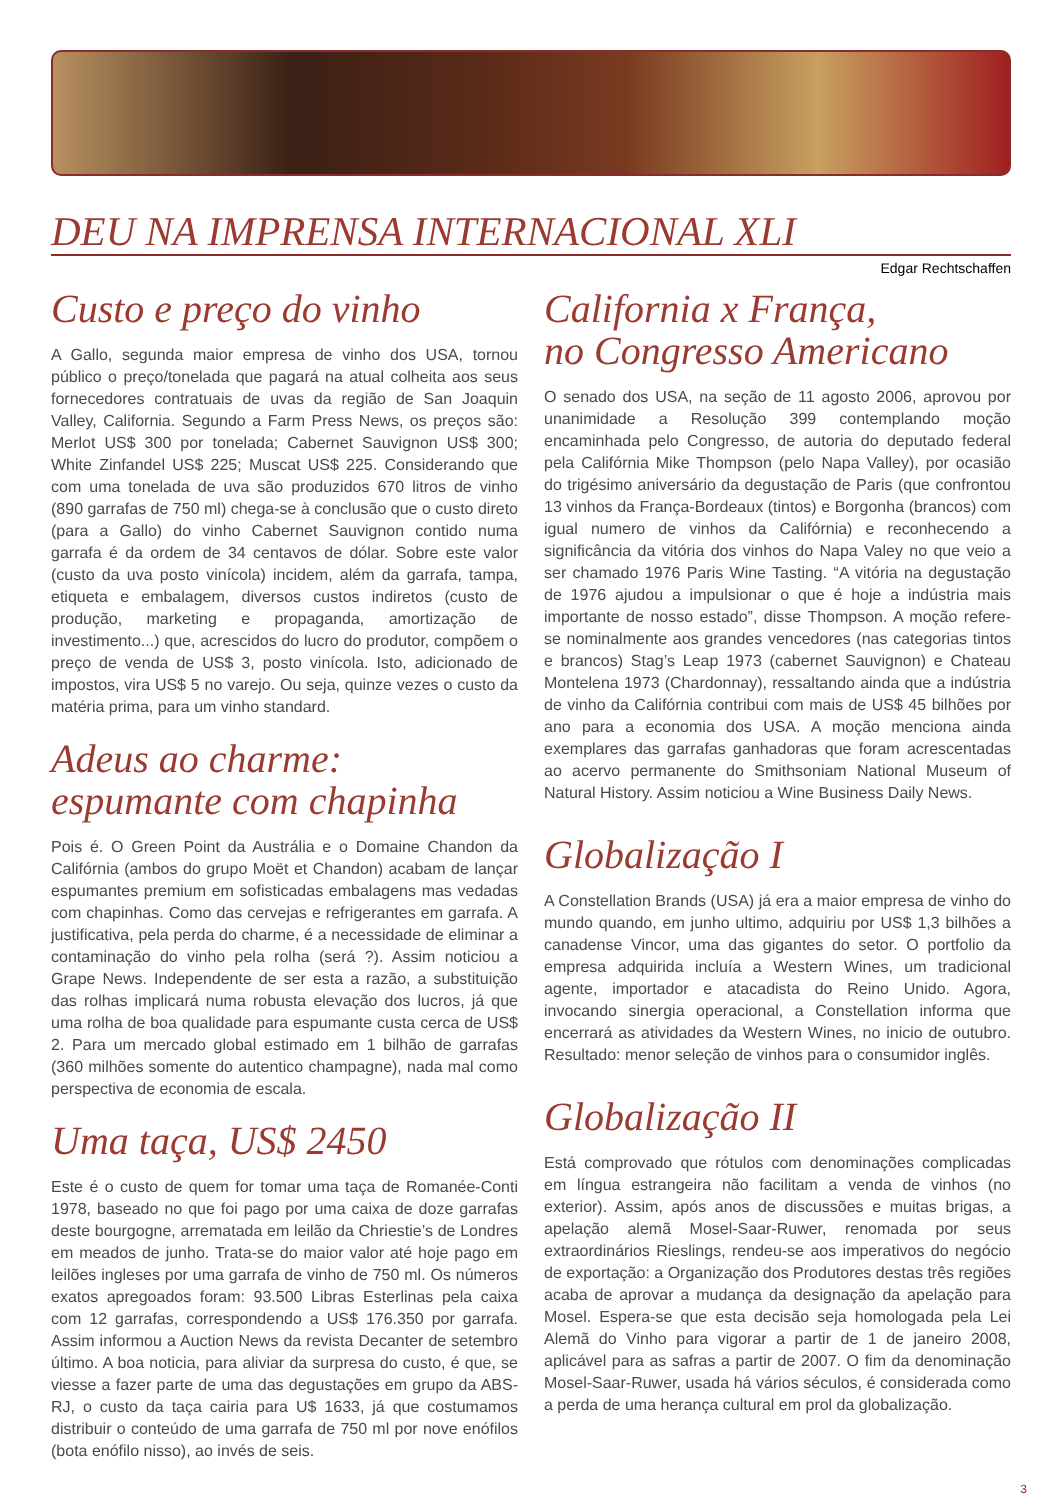DEU NA IMPRENSA INTERNACIONAL XLI
Edgar Rechtschaffen
Custo e preço do vinho
A Gallo, segunda maior empresa de vinho dos USA, tornou público o preço/tonelada que pagará na atual colheita aos seus fornecedores contratuais de uvas da região de San Joaquin Valley, California. Segundo a Farm Press News, os preços são: Merlot US$ 300 por tonelada; Cabernet Sauvignon US$ 300; White Zinfandel US$ 225; Muscat US$ 225. Considerando que com uma tonelada de uva são produzidos 670 litros de vinho (890 garrafas de 750 ml) chega-se à conclusão que o custo direto (para a Gallo) do vinho Cabernet Sauvignon contido numa garrafa é da ordem de 34 centavos de dólar. Sobre este valor (custo da uva posto vinícola) incidem, além da garrafa, tampa, etiqueta e embalagem, diversos custos indiretos (custo de produção, marketing e propaganda, amortização de investimento...) que, acrescidos do lucro do produtor, compõem o preço de venda de US$ 3, posto vinícola. Isto, adicionado de impostos, vira US$ 5 no varejo. Ou seja, quinze vezes o custo da matéria prima, para um vinho standard.
Adeus ao charme:
espumante com chapinha
Pois é. O Green Point da Austrália e o Domaine Chandon da Califórnia (ambos do grupo Moët et Chandon) acabam de lançar espumantes premium em sofisticadas embalagens mas vedadas com chapinhas. Como das cervejas e refrigerantes em garrafa. A justificativa, pela perda do charme, é a necessidade de eliminar a contaminação do vinho pela rolha (será ?). Assim noticiou a Grape News. Independente de ser esta a razão, a substituição das rolhas implicará numa robusta elevação dos lucros, já que uma rolha de boa qualidade para espumante custa cerca de US$ 2. Para um mercado global estimado em 1 bilhão de garrafas (360 milhões somente do autentico champagne), nada mal como perspectiva de economia de escala.
Uma taça, US$ 2450
Este é o custo de quem for tomar uma taça de Romanée-Conti 1978, baseado no que foi pago por uma caixa de doze garrafas deste bourgogne, arrematada em leilão da Chriestie’s de Londres em meados de junho. Trata-se do maior valor até hoje pago em leilões ingleses por uma garrafa de vinho de 750 ml. Os números exatos apregoados foram: 93.500 Libras Esterlinas pela caixa com 12 garrafas, correspondendo a US$ 176.350 por garrafa. Assim informou a Auction News da revista Decanter de setembro último. A boa noticia, para aliviar da surpresa do custo, é que, se viesse a fazer parte de uma das degustações em grupo da ABS-RJ, o custo da taça cairia para U$ 1633, já que costumamos distribuir o conteúdo de uma garrafa de 750 ml por nove enófilos (bota enófilo nisso), ao invés de seis.
California x França,
no Congresso Americano
O senado dos USA, na seção de 11 agosto 2006, aprovou por unanimidade a Resolução 399 contemplando moção encaminhada pelo Congresso, de autoria do deputado federal pela Califórnia Mike Thompson (pelo Napa Valley), por ocasião do trigésimo aniversário da degustação de Paris (que confrontou 13 vinhos da França-Bordeaux (tintos) e Borgonha (brancos) com igual numero de vinhos da Califórnia) e reconhecendo a significância da vitória dos vinhos do Napa Valey no que veio a ser chamado 1976 Paris Wine Tasting. “A vitória na degustação de 1976 ajudou a impulsionar o que é hoje a indústria mais importante de nosso estado”, disse Thompson. A moção refere-se nominalmente aos grandes vencedores (nas categorias tintos e brancos) Stag’s Leap 1973 (cabernet Sauvignon) e Chateau Montelena 1973 (Chardonnay), ressaltando ainda que a indústria de vinho da Califórnia contribui com mais de US$ 45 bilhões por ano para a economia dos USA. A moção menciona ainda exemplares das garrafas ganhadoras que foram acrescentadas ao acervo permanente do Smithsoniam National Museum of Natural History. Assim noticiou a Wine Business Daily News.
Globalização I
A Constellation Brands (USA) já era a maior empresa de vinho do mundo quando, em junho ultimo, adquiriu por US$ 1,3 bilhões a canadense Vincor, uma das gigantes do setor. O portfolio da empresa adquirida incluía a Western Wines, um tradicional agente, importador e atacadista do Reino Unido. Agora, invocando sinergia operacional, a Constellation informa que encerrará as atividades da Western Wines, no inicio de outubro. Resultado: menor seleção de vinhos para o consumidor inglês.
Globalização II
Está comprovado que rótulos com denominações complicadas em língua estrangeira não facilitam a venda de vinhos (no exterior). Assim, após anos de discussões e muitas brigas, a apelação alemã Mosel-Saar-Ruwer, renomada por seus extraordinários Rieslings, rendeu-se aos imperativos do negócio de exportação: a Organização dos Produtores destas três regiões acaba de aprovar a mudança da designação da apelação para Mosel. Espera-se que esta decisão seja homologada pela Lei Alemã do Vinho para vigorar a partir de 1 de janeiro 2008, aplicável para as safras a partir de 2007. O fim da denominação Mosel-Saar-Ruwer, usada há vários séculos, é considerada como a perda de uma herança cultural em prol da globalização.
3